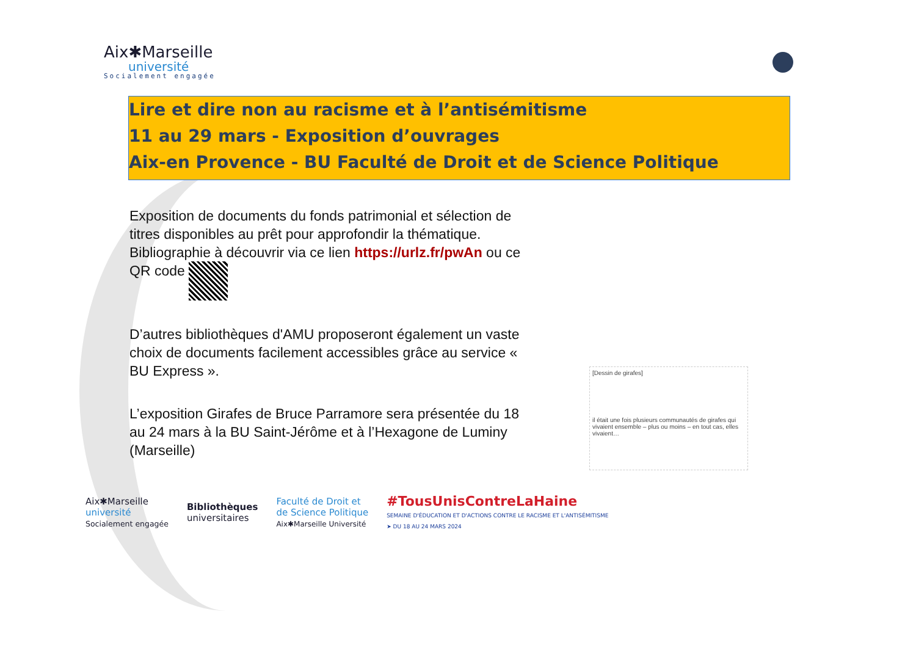Aix✱Marseille
université
Socialement engagée
Lire et dire non au racisme et à l’antisémitisme
11 au 29 mars - Exposition d’ouvrages
Aix-en Provence - BU Faculté de Droit et de Science Politique
Exposition de documents du fonds patrimonial et sélection de titres disponibles au prêt pour approfondir la thématique. Bibliographie à découvrir via ce lien https://urlz.fr/pwAn ou ce QR code
D’autres bibliothèques d'AMU proposeront également un vaste choix de documents facilement accessibles grâce au service « BU Express ».
L’exposition Girafes de Bruce Parramore sera présentée du 18 au 24 mars à la BU Saint-Jérôme et à l’Hexagone de Luminy (Marseille)
[Dessin de girafes]
il était une fois plusieurs communautés de girafes qui vivaient ensemble – plus ou moins – en tout cas, elles vivaient…
Aix✱Marseille
université
Socialement engagée
Bibliothèques
universitaires
Faculté de Droit et
de Science Politique
Aix✱Marseille Université
#TousUnisContreLaHaine
SEMAINE D'ÉDUCATION ET D'ACTIONS CONTRE LE RACISME ET L'ANTISÉMITISME
➤ DU 18 AU 24 MARS 2024